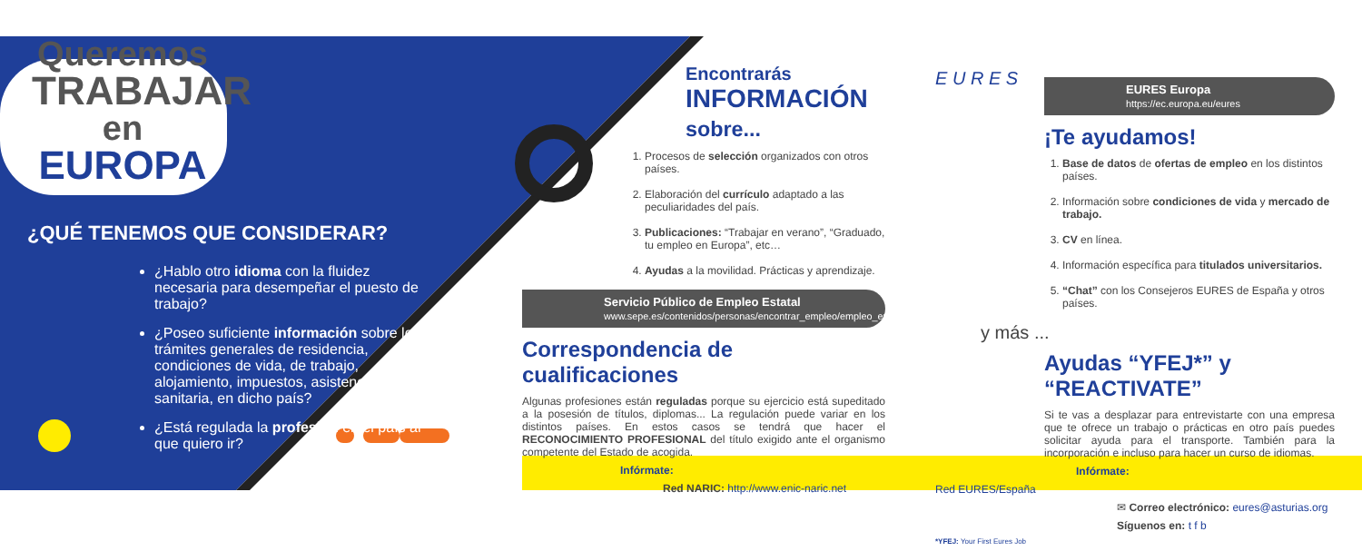Queremos
TRABAJAR
en EUROPA
¿QUÉ TENEMOS QUE CONSIDERAR?
¿Hablo otro idioma con la fluidez necesaria para desempeñar el puesto de trabajo?
¿Poseo suficiente información sobre los trámites generales de residencia, condiciones de vida, de trabajo, alojamiento, impuestos, asistencia sanitaria, en dicho país?
¿Está regulada la profesión en el país al que quiero ir?
Encontrarás
INFORMACIÓN sobre...
1. Procesos de selección organizados con otros países.
2. Elaboración del currículo adaptado a las peculiaridades del país.
3. Publicaciones: “Trabajar en verano”, “Graduado, tu empleo en Europa”, etc…
4. Ayudas a la movilidad. Prácticas y aprendizaje.
Servicio Público de Empleo Estatal
www.sepe.es/contenidos/personas/encontrar_empleo/empleo_europa.html
Correspondencia de cualificaciones
Algunas profesiones están reguladas porque su ejercicio está supeditado a la posesión de títulos, diplomas... La regulación puede variar en los distintos países. En estos casos se tendrá que hacer el RECONOCIMIENTO PROFESIONAL del título exigido ante el organismo competente del Estado de acogida.
Infórmate:
Red NARIC: http://www.enic-naric.net
E U R E S
EURES Europa
https://ec.europa.eu/eures
¡Te ayudamos!
1. Base de datos de ofertas de empleo en los distintos países.
2. Información sobre condiciones de vida y mercado de trabajo.
3. CV en línea.
4. Información específica para titulados universitarios.
5. “Chat” con los Consejeros EURES de España y otros países.
y más ...
Ayudas “YFEJ*” y “REACTIVATE”
Si te vas a desplazar para entrevistarte con una empresa que te ofrece un trabajo o prácticas en otro país puedes solicitar ayuda para el transporte. También para la incorporación e incluso para hacer un curso de idiomas.
Infórmate:
Red EURES/España
✉ Correo electrónico: eures@asturias.org
Síguenos en: t f b
*YFEJ: Your First Eures Job